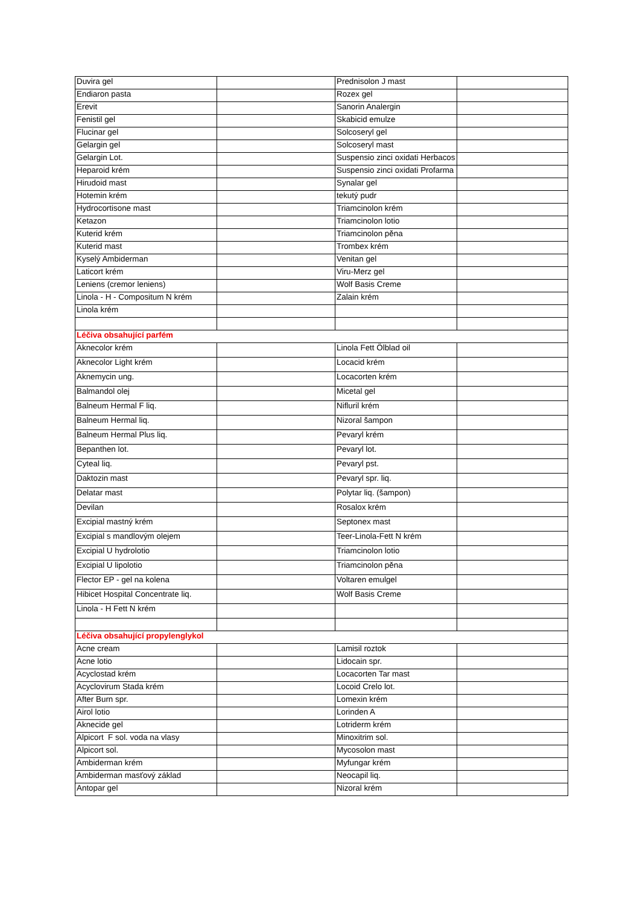| Duvira gel | | Prednisolon J mast | |
| Endiaron pasta | | Rozex gel | |
| Erevit | | Sanorin Analergin | |
| Fenistil gel | | Skabicid emulze | |
| Flucinar gel | | Solcoseryl gel | |
| Gelargin gel | | Solcoseryl mast | |
| Gelargin Lot. | | Suspensio zinci oxidati Herbacos | |
| Heparoid krém | | Suspensio zinci oxidati Profarma | |
| Hirudoid mast | | Synalar gel | |
| Hotemin krém | | tekutý pudr | |
| Hydrocortisone mast | | Triamcinolon krém | |
| Ketazon | | Triamcinolon lotio | |
| Kuterid krém | | Triamcinolon pěna | |
| Kuterid mast | | Trombex krém | |
| Kyselý Ambiderman | | Venitan gel | |
| Laticort krém | | Viru-Merz gel | |
| Leniens (cremor leniens) | | Wolf Basis Creme | |
| Linola - H - Compositum N krém | | Zalain krém | |
| Linola krém | | | |
| Léčiva obsahující parfém | | | |
| Aknecolor krém | | Linola Fett Ölblad oil | |
| Aknecolor Light krém | | Locacid krém | |
| Aknemycin ung. | | Locacorten krém | |
| Balmandol olej | | Micetal gel | |
| Balneum Hermal F liq. | | Nifluril krém | |
| Balneum Hermal liq. | | Nizoral šampon | |
| Balneum Hermal Plus liq. | | Pevaryl krém | |
| Bepanthen lot. | | Pevaryl lot. | |
| Cyteal liq. | | Pevaryl pst. | |
| Daktozin mast | | Pevaryl spr. liq. | |
| Delatar mast | | Polytar liq. (šampon) | |
| Devilan | | Rosalox krém | |
| Excipial mastný krém | | Septonex mast | |
| Excipial s mandlovým olejem | | Teer-Linola-Fett N krém | |
| Excipial U hydrolotio | | Triamcinolon lotio | |
| Excipial U lipolotio | | Triamcinolon pěna | |
| Flector EP - gel na kolena | | Voltaren emulgel | |
| Hibicet Hospital Concentrate liq. | | Wolf Basis Creme | |
| Linola - H Fett N krém | | | |
| Léčiva obsahující propylenglykol | | | |
| Acne cream | | Lamisil roztok | |
| Acne lotio | | Lidocain spr. | |
| Acyclostad krém | | Locacorten Tar mast | |
| Acyclovirum Stada krém | | Locoid Crelo lot. | |
| After Burn spr. | | Lomexin krém | |
| Airol lotio | | Lorinden A | |
| Aknecide gel | | Lotriderm krém | |
| Alpicort F sol. voda na vlasy | | Minoxitrim sol. | |
| Alpicort sol. | | Mycosolon mast | |
| Ambiderman krém | | Myfungar krém | |
| Ambiderman masťový základ | | Neocapil liq. | |
| Antopar gel | | Nizoral krém | |